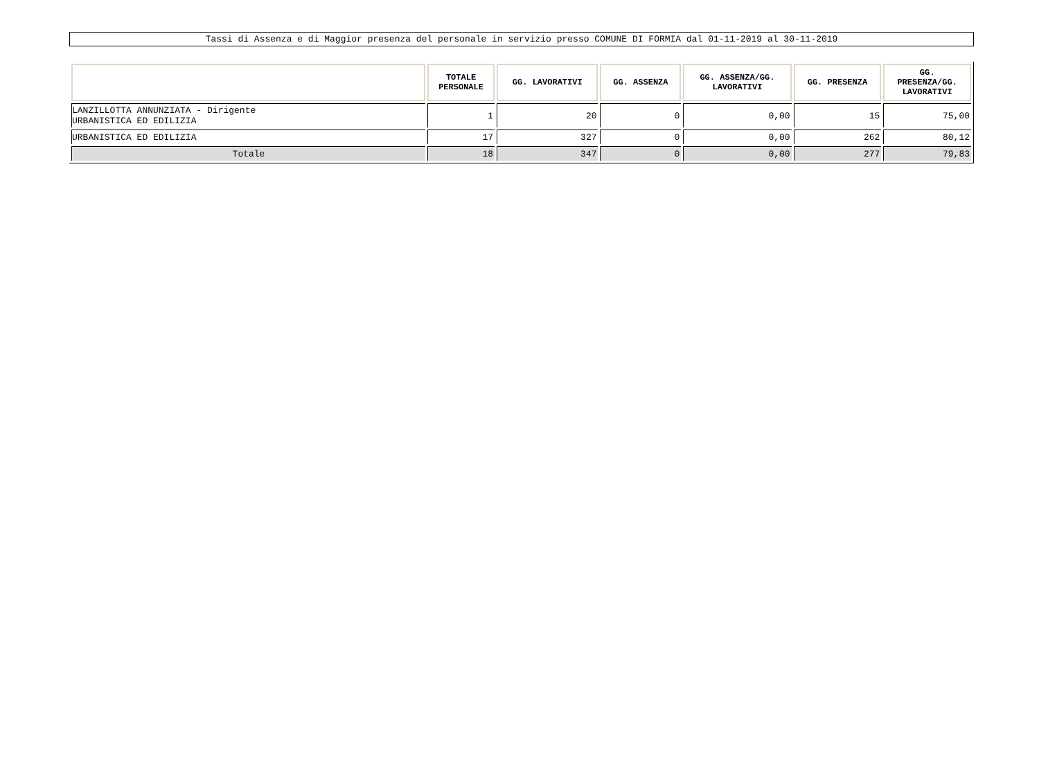Tassi di Assenza e di Maggior presenza del personale in servizio presso COMUNE DI FORMIA dal 01-11-2019 al 30-11-2019
| | TOTALE PERSONALE | GG. LAVORATIVI | GG. ASSENZA | GG. ASSENZA/GG. LAVORATIVI | GG. PRESENZA | GG. PRESENZA/GG. LAVORATIVI |
| --- | --- | --- | --- | --- | --- | --- |
| LANZILLOTTA ANNUNZIATA - Dirigente URBANISTICA ED EDILIZIA | 1 | 20 | 0 | 0,00 | 15 | 75,00 |
| URBANISTICA ED EDILIZIA | 17 | 327 | 0 | 0,00 | 262 | 80,12 |
| Totale | 18 | 347 | 0 | 0,00 | 277 | 79,83 |